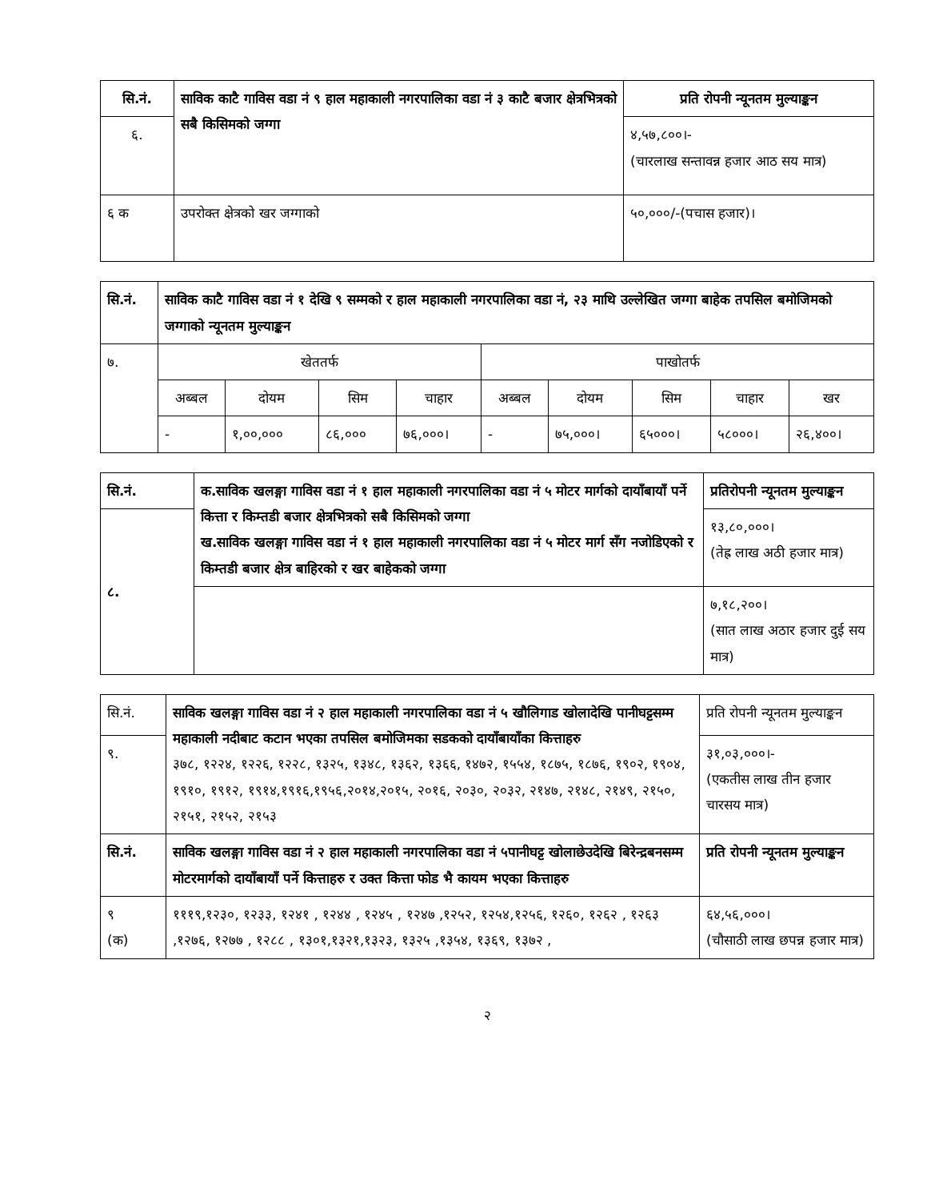| सि.नं. | साविक काटै गाविस वडा नं ९ हाल महाकाली नगरपालिका वडा नं ३ काटै बजार क्षेत्रभित्रको सबै किसिमको जग्गा | प्रति रोपनी न्यूनतम मुल्याङ्कन |
| --- | --- | --- |
| ६. | | ४,५७,८००।- (चारलाख सन्तावन्न हजार आठ सय मात्र) |
| ६ क | उपरोक्त क्षेत्रको खर जग्गाको | ५०,०००/-(पचास हजार)। |
| सि.नं. | साविक काटै गाविस वडा नं १ देखि ९ सम्मको र हाल महाकाली नगरपालिका वडा नं, २३ माथि उल्लेखित जग्गा बाहेक तपसिल बमोजिमको जग्गाको न्यूनतम मुल्याङ्कन | | | | | | | | |
| --- | --- | --- | --- | --- | --- | --- | --- | --- | --- |
| ७. | खेततर्फ | | | | पाखोतर्फ | | | | |
| | अब्बल | दोयम | सिम | चाहार | अब्बल | दोयम | सिम | चाहार | खर |
| | - | १,००,००० | ८६,००० | ७६,०००। | - | ७५,०००। | ६५०००। | ५८०००। | २६,४००। |
| सि.नं. | क.साविक खलङ्गा गाविस वडा नं १ हाल महाकाली नगरपालिका वडा नं ५ मोटर मार्गको दायाँबायाँ पर्ने कित्ता र किम्तडी बजार क्षेत्रभित्रको सबै किसिमको जग्गा ख.साविक खलङ्गा गाविस वडा नं १ हाल महाकाली नगरपालिका वडा नं ५ मोटर मार्ग सँग नजोडिएको र किम्तडी बजार क्षेत्र बाहिरको र खर बाहेकको जग्गा | प्रतिरोपनी न्यूनतम मुल्याङ्कन |
| --- | --- | --- |
| ८. | | १३,८०,०००। (तेह्र लाख अठी हजार मात्र) |
| | | ७,१८,२००। (सात लाख अठार हजार दुई सय मात्र) |
| सि.नं. | साविक खलङ्गा गाविस वडा नं २ हाल महाकाली नगरपालिका वडा नं ५ खौलिगाड खोलादेखि पानीघट्टसम्म महाकाली नदीबाट कटान भएका तपसिल बमोजिमका सडकको दायाँबायाँका कित्ताहरु ३७८, १२२४, १२२६, १२२८, १३२५, १३४८, १३६२, १३६६, १४७२, १५५४, १८७५, १८७६, १९०२, १९०४, १९१०, १९१२, १९१४,१९१६,१९५६,२०१४,२०१५, २०१६, २०३०, २०३२, २१४७, २१४८, २१४९, २१५०, २१५१, २१५२, २१५३ | प्रति रोपनी न्यूनतम मुल्याङ्कन |
| ९. | | ३१,०३,०००।- (एकतीस लाख तीन हजार चारसय मात्र) |
| सि.नं. | साविक खलङ्गा गाविस वडा नं २ हाल महाकाली नगरपालिका वडा नं ५पानीघट्ट खोलाछेउदेखि बिरेन्द्रबनसम्म मोटरमार्गको दायाँबायाँ पर्ने कित्ताहरु र उक्त कित्ता फोड भै कायम भएका कित्ताहरु | प्रति रोपनी न्यूनतम मुल्याङ्कन |
| ९ (क) | १११९,१२३०, १२३३, १२४१ , १२४४ , १२४५ , १२४७ ,१२५२, १२५४,१२५६, १२६०, १२६२ , १२६३ ,१२७६, १२७७ , १२८८ , १३०१,१३२१,१३२३, १३२५ ,१३५४, १३६९, १३७२ , | ६४,५६,०००। (चौसाठी लाख छपन्न हजार मात्र) |
२